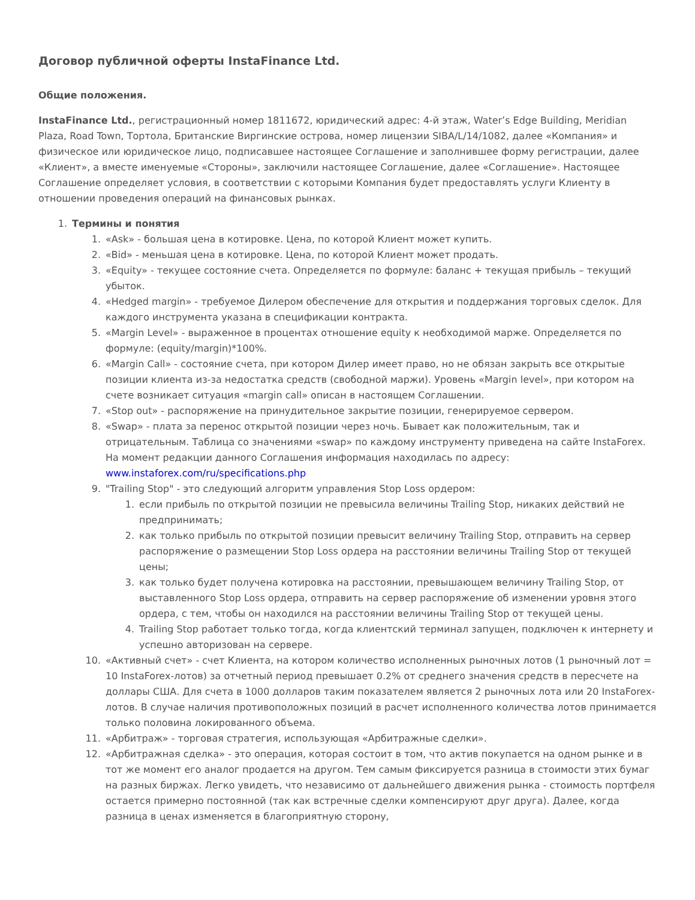Договор публичной оферты InstaFinance Ltd.
Общие положения.
InstaFinance Ltd., регистрационный номер 1811672, юридический адрес: 4-й этаж, Water’s Edge Building, Meridian Plaza, Road Town, Тортола, Британские Виргинские острова, номер лицензии SIBA/L/14/1082, далее «Компания» и физическое или юридическое лицо, подписавшее настоящее Соглашение и заполнившее форму регистрации, далее «Клиент», а вместе именуемые «Стороны», заключили настоящее Соглашение, далее «Соглашение». Настоящее Соглашение определяет условия, в соответствии с которыми Компания будет предоставлять услуги Клиенту в отношении проведения операций на финансовых рынках.
1. Термины и понятия
1. «Ask» - большая цена в котировке. Цена, по которой Клиент может купить.
2. «Bid» - меньшая цена в котировке. Цена, по которой Клиент может продать.
3. «Equity» - текущее состояние счета. Определяется по формуле: баланс + текущая прибыль – текущий убыток.
4. «Hedged margin» - требуемое Дилером обеспечение для открытия и поддержания торговых сделок. Для каждого инструмента указана в спецификации контракта.
5. «Margin Level» - выраженное в процентах отношение equity к необходимой марже. Определяется по формуле: (equity/margin)*100%.
6. «Margin Call» - состояние счета, при котором Дилер имеет право, но не обязан закрыть все открытые позиции клиента из-за недостатка средств (свободной маржи). Уровень «Margin level», при котором на счете возникает ситуация «margin call» описан в настоящем Соглашении.
7. «Stop out» - распоряжение на принудительное закрытие позиции, генерируемое сервером.
8. «Swap» - плата за перенос открытой позиции через ночь. Бывает как положительным, так и отрицательным. Таблица со значениями «swap» по каждому инструменту приведена на сайте InstaForex. На момент редакции данного Соглашения информация находилась по адресу: www.instaforex.com/ru/specifications.php
9. "Trailing Stop" - это следующий алгоритм управления Stop Loss ордером:
1. если прибыль по открытой позиции не превысила величины Trailing Stop, никаких действий не предпринимать;
2. как только прибыль по открытой позиции превысит величину Trailing Stop, отправить на сервер распоряжение о размещении Stop Loss ордера на расстоянии величины Trailing Stop от текущей цены;
3. как только будет получена котировка на расстоянии, превышающем величину Trailing Stop, от выставленного Stop Loss ордера, отправить на сервер распоряжение об изменении уровня этого ордера, с тем, чтобы он находился на расстоянии величины Trailing Stop от текущей цены.
4. Trailing Stop работает только тогда, когда клиентский терминал запущен, подключен к интернету и успешно авторизован на сервере.
10. «Активный счет» - счет Клиента, на котором количество исполненных рыночных лотов (1 рыночный лот = 10 InstaForex-лотов) за отчетный период превышает 0.2% от среднего значения средств в пересчете на доллары США. Для счета в 1000 долларов таким показателем является 2 рыночных лота или 20 InstaForex-лотов. В случае наличия противоположных позиций в расчет исполненного количества лотов принимается только половина локированного объема.
11. «Арбитраж» - торговая стратегия, использующая «Арбитражные сделки».
12. «Арбитражная сделка» - это операция, которая состоит в том, что актив покупается на одном рынке и в тот же момент его аналог продается на другом. Тем самым фиксируется разница в стоимости этих бумаг на разных биржах. Легко увидеть, что независимо от дальнейшего движения рынка - стоимость портфеля остается примерно постоянной (так как встречные сделки компенсируют друг друга). Далее, когда разница в ценах изменяется в благоприятную сторону,